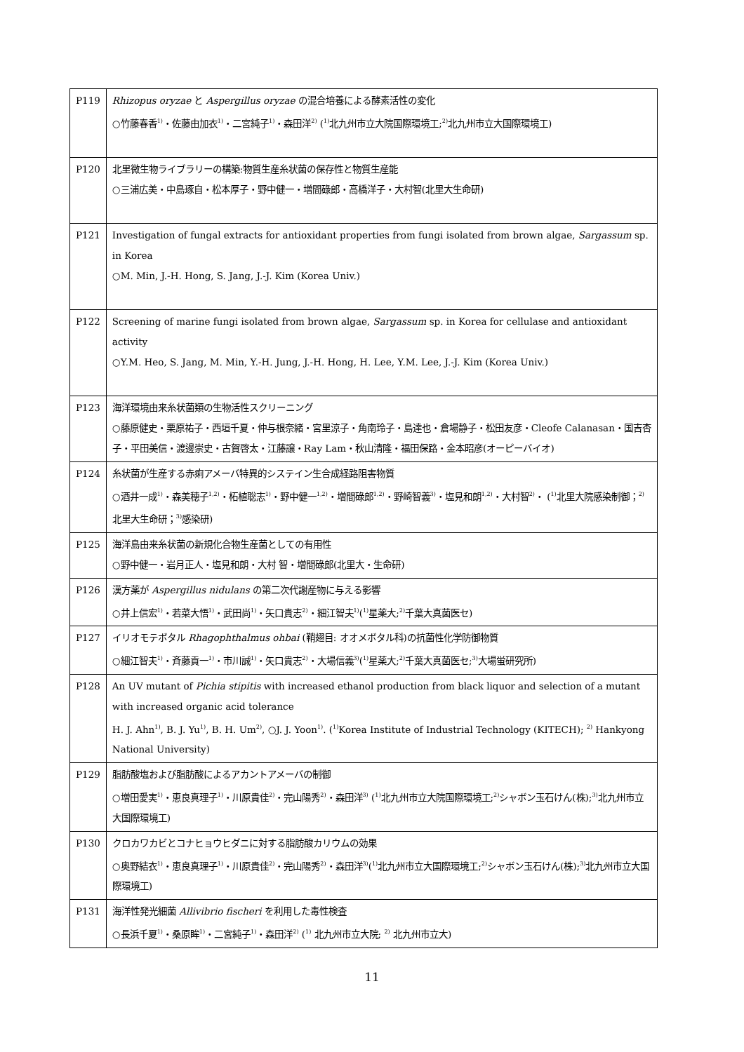| P119 | Rhizopus oryzae と Aspergillus oryzae の混合培養による酵素活性の変化 ○竹藤春香<sup>1)</sup>・佐藤由加衣<sup>1)</sup>・二宮純子<sup>1)</sup>・森田洋<sup>2)</sup> (<sup>1)</sup>北九州市立大院国際環境工;<sup>2)</sup>北九州市立大国際環境工) |
| P120 | 北里微生物ライブラリーの構築:物質生産糸状菌の保存性と物質生産能 ○三浦広美・中島琢自・松本厚子・野中健一・増間碌郎・高橋洋子・大村智(北里大生命研) |
| P121 | Investigation of fungal extracts for antioxidant properties from fungi isolated from brown algae, Sargassum sp. in Korea ○M. Min, J.-H. Hong, S. Jang, J.-J. Kim (Korea Univ.) |
| P122 | Screening of marine fungi isolated from brown algae, Sargassum sp. in Korea for cellulase and antioxidant activity ○Y.M. Heo, S. Jang, M. Min, Y.-H. Jung, J.-H. Hong, H. Lee, Y.M. Lee, J.-J. Kim (Korea Univ.) |
| P123 | 海洋環境由来糸状菌類の生物活性スクリーニング ○藤原健史・栗原祐子・西垣千夏・仲与根奈緒・宮里涼子・角南玲子・島達也・倉場静子・松田友彦・Cleofe Calanasan・国吉杏子・平田美信・渡邊崇史・古賀啓太・江藤譲・Ray Lam・秋山清隆・福田保路・金本昭彦(オーピーバイオ) |
| P124 | 糸状菌が生産する赤痢アメーバ特異的システイン生合成経路阻害物質 ○酒井一成<sup>1)</sup>・森美穂子<sup>1,2)</sup>・柘植聡志<sup>1)</sup>・野中健一<sup>1,2)</sup>・増間碌郎<sup>1,2)</sup>・野崎智義<sup>3)</sup>・塩見和朗<sup>1,2)</sup>・大村智<sup>2)</sup>・ (<sup>1)</sup>北里大院感染制御；<sup>2)</sup>北里大生命研；<sup>3)</sup>感染研) |
| P125 | 海洋島由来糸状菌の新規化合物生産菌としての有用性 ○野中健一・岩月正人・塩見和朗・大村 智・増間碌郎(北里大・生命研) |
| P126 | 漢方薬が Aspergillus nidulans の第二次代謝産物に与える影響 ○井上信宏<sup>1)</sup>・若菜大悟<sup>1)</sup>・武田尚<sup>1)</sup>・矢口貴志<sup>2)</sup>・細江智夫<sup>1)</sup>(<sup>1)</sup>星薬大;<sup>2)</sup>千葉大真菌医セ) |
| P127 | イリオモテボタル Rhagophthalmus ohbai (鞘翅目: オオメボタル科)の抗菌性化学防御物質 ○細江智夫<sup>1)</sup>・斉藤貢一<sup>1)</sup>・市川誠<sup>1)</sup>・矢口貴志<sup>2)</sup>・大場信義<sup>3)</sup>(<sup>1)</sup>星薬大;<sup>2)</sup>千葉大真菌医セ;<sup>3)</sup>大場蛍研究所) |
| P128 | An UV mutant of Pichia stipitis with increased ethanol production from black liquor and selection of a mutant with increased organic acid tolerance H. J. Ahn<sup>1)</sup>, B. J. Yu<sup>1)</sup>, B. H. Um<sup>2)</sup>, ○J. J. Yoon<sup>1)</sup>. (<sup>1)</sup>Korea Institute of Industrial Technology (KITECH); <sup>2)</sup> Hankyong National University) |
| P129 | 脂肪酸塩および脂肪酸によるアカントアメーバの制御 ○増田愛実<sup>1)</sup>・恵良真理子<sup>1)</sup>・川原貴佳<sup>2)</sup>・完山陽秀<sup>2)</sup>・森田洋<sup>3)</sup> (<sup>1)</sup>北九州市立大院国際環境工;<sup>2)</sup>シャボン玉石けん(株);<sup>3)</sup>北九州市立大国際環境工) |
| P130 | クロカワカビとコナヒョウヒダニに対する脂肪酸カリウムの効果 ○奥野結衣<sup>1)</sup>・恵良真理子<sup>1)</sup>・川原貴佳<sup>2)</sup>・完山陽秀<sup>2)</sup>・森田洋<sup>3)</sup>(<sup>1)</sup>北九州市立大国際環境工;<sup>2)</sup>シャボン玉石けん(株);<sup>3)</sup>北九州市立大国際環境工) |
| P131 | 海洋性発光細菌 Allivibrio fischeri を利用した毒性検査 ○長浜千夏<sup>1)</sup>・桑原眸<sup>1)</sup>・二宮純子<sup>1)</sup>・森田洋<sup>2)</sup> (<sup>1)</sup> 北九州市立大院; <sup>2)</sup> 北九州市立大) |
11